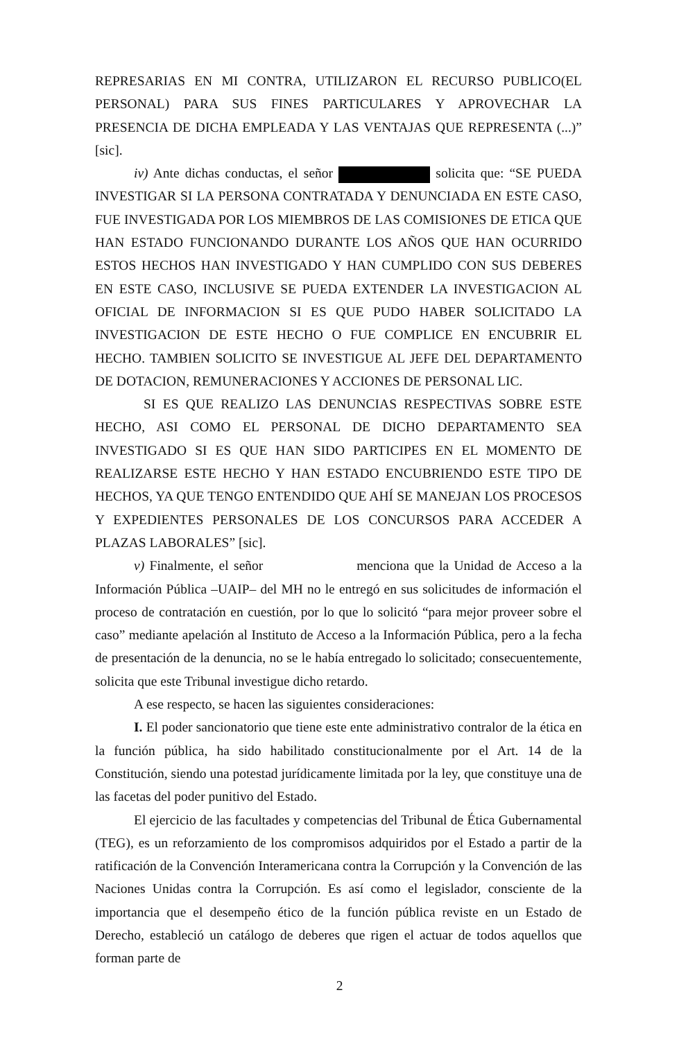REPRESARIAS EN MI CONTRA, UTILIZARON EL RECURSO PUBLICO(EL PERSONAL) PARA SUS FINES PARTICULARES Y APROVECHAR LA PRESENCIA DE DICHA EMPLEADA Y LAS VENTAJAS QUE REPRESENTA (...)” [sic].
iv) Ante dichas conductas, el señor solicita que: “SE PUEDA INVESTIGAR SI LA PERSONA CONTRATADA Y DENUNCIADA EN ESTE CASO, FUE INVESTIGADA POR LOS MIEMBROS DE LAS COMISIONES DE ETICA QUE HAN ESTADO FUNCIONANDO DURANTE LOS AÑOS QUE HAN OCURRIDO ESTOS HECHOS HAN INVESTIGADO Y HAN CUMPLIDO CON SUS DEBERES EN ESTE CASO, INCLUSIVE SE PUEDA EXTENDER LA INVESTIGACION AL OFICIAL DE INFORMACION SI ES QUE PUDO HABER SOLICITADO LA INVESTIGACION DE ESTE HECHO O FUE COMPLICE EN ENCUBRIR EL HECHO. TAMBIEN SOLICITO SE INVESTIGUE AL JEFE DEL DEPARTAMENTO DE DOTACION, REMUNERACIONES Y ACCIONES DE PERSONAL LIC.
SI ES QUE REALIZO LAS DENUNCIAS RESPECTIVAS SOBRE ESTE HECHO, ASI COMO EL PERSONAL DE DICHO DEPARTAMENTO SEA INVESTIGADO SI ES QUE HAN SIDO PARTICIPES EN EL MOMENTO DE REALIZARSE ESTE HECHO Y HAN ESTADO ENCUBRIENDO ESTE TIPO DE HECHOS, YA QUE TENGO ENTENDIDO QUE AHÍ SE MANEJAN LOS PROCESOS Y EXPEDIENTES PERSONALES DE LOS CONCURSOS PARA ACCEDER A PLAZAS LABORALES” [sic].
v) Finalmente, el señor menciona que la Unidad de Acceso a la Información Pública –UAIP– del MH no le entregó en sus solicitudes de información el proceso de contratación en cuestión, por lo que lo solicitó “para mejor proveer sobre el caso” mediante apelación al Instituto de Acceso a la Información Pública, pero a la fecha de presentación de la denuncia, no se le había entregado lo solicitado; consecuentemente, solicita que este Tribunal investigue dicho retardo.
A ese respecto, se hacen las siguientes consideraciones:
I. El poder sancionatorio que tiene este ente administrativo contralor de la ética en la función pública, ha sido habilitado constitucionalmente por el Art. 14 de la Constitución, siendo una potestad jurídicamente limitada por la ley, que constituye una de las facetas del poder punitivo del Estado.
El ejercicio de las facultades y competencias del Tribunal de Ética Gubernamental (TEG), es un reforzamiento de los compromisos adquiridos por el Estado a partir de la ratificación de la Convención Interamericana contra la Corrupción y la Convención de las Naciones Unidas contra la Corrupción. Es así como el legislador, consciente de la importancia que el desempeño ético de la función pública reviste en un Estado de Derecho, estableció un catálogo de deberes que rigen el actuar de todos aquellos que forman parte de
2